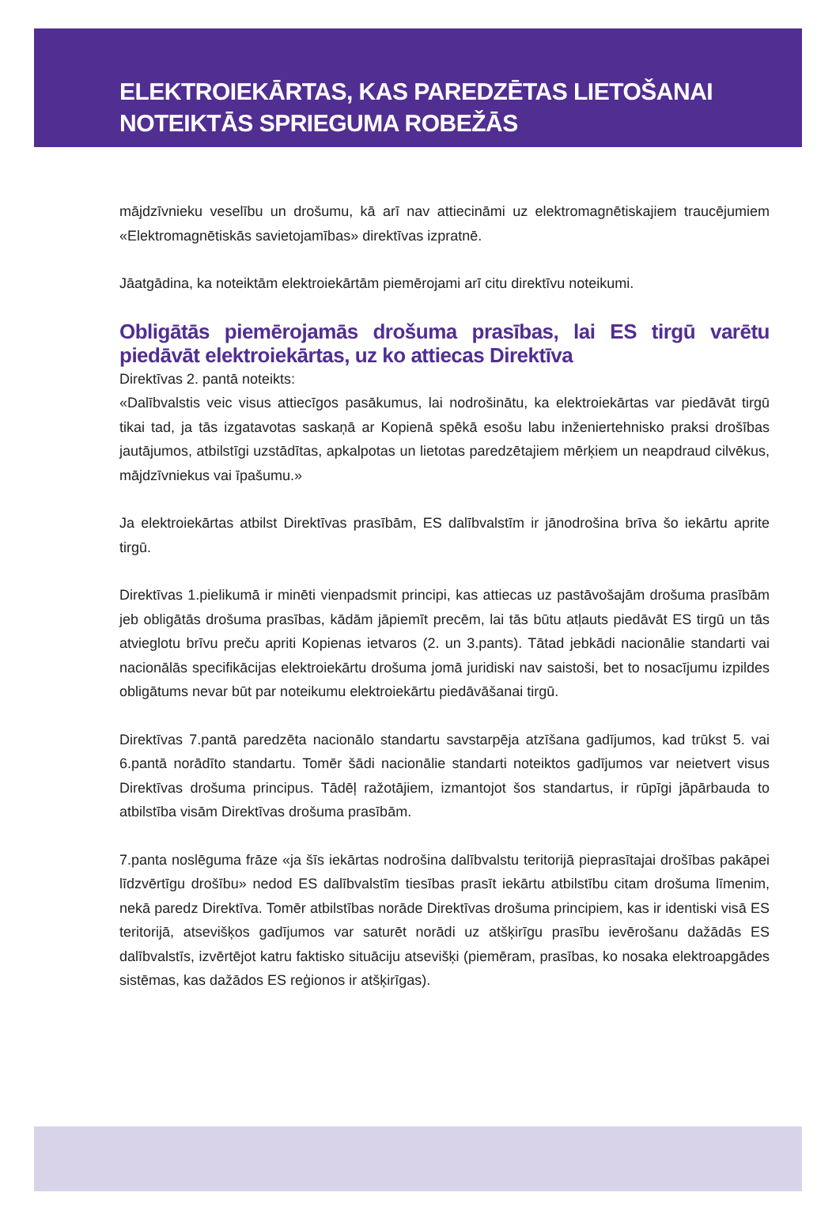ELEKTROIEKĀRTAS, KAS PAREDZĒTAS LIETOŠANAI
NOTEIKTĀS SPRIEGUMA ROBEŽĀS
mājdzīvnieku veselību un drošumu, kā arī nav attiecināmi uz elektromagnētiskajiem traucējumiem «Elektromagnētiskās savietojamības» direktīvas izpratnē.
Jāatgādina, ka noteiktām elektroiekārtām piemērojami arī citu direktīvu noteikumi.
Obligātās piemērojamās drošuma prasības, lai ES tirgū varētu piedāvāt elektroiekārtas, uz ko attiecas Direktīva
Direktīvas 2. pantā noteikts:
«Dalībvalstis veic visus attiecīgos pasākumus, lai nodrošinātu, ka elektroiekārtas var piedāvāt tirgū tikai tad, ja tās izgatavotas saskaņā ar Kopienā spēkā esošu labu inženiertehnisko praksi drošības jautājumos, atbilstīgi uzstādītas, apkalpotas un lietotas paredzētajiem mērķiem un neapdraud cilvēkus, mājdzīvniekus vai īpašumu.»
Ja elektroiekārtas atbilst Direktīvas prasībām, ES dalībvalstīm ir jānodrošina brīva šo iekārtu aprite tirgū.
Direktīvas 1.pielikumā ir minēti vienpadsmit principi, kas attiecas uz pastāvošajām drošuma prasībām jeb obligātās drošuma prasības, kādām jāpiemīt precēm, lai tās būtu atļauts piedāvāt ES tirgū un tās atvieglotu brīvu preču apriti Kopienas ietvaros (2. un 3.pants). Tātad jebkādi nacionālie standarti vai nacionālās specifikācijas elektroiekārtu drošuma jomā juridiski nav saistoši, bet to nosacījumu izpildes obligātums nevar būt par noteikumu elektroiekārtu piedāvāšanai tirgū.
Direktīvas 7.pantā paredzēta nacionālo standartu savstarpēja atzīšana gadījumos, kad trūkst 5. vai 6.pantā norādīto standartu. Tomēr šādi nacionālie standarti noteiktos gadījumos var neietvert visus Direktīvas drošuma principus. Tādēļ ražotājiem, izmantojot šos standartus, ir rūpīgi jāpārbauda to atbilstība visām Direktīvas drošuma prasībām.
7.panta noslēguma frāze «ja šīs iekārtas nodrošina dalībvalstu teritorijā pieprasītajai drošības pakāpei līdzvērtīgu drošību» nedod ES dalībvalstīm tiesības prasīt iekārtu atbilstību citam drošuma līmenim, nekā paredz Direktīva. Tomēr atbilstības norāde Direktīvas drošuma principiem, kas ir identiski visā ES teritorijā, atsevišķos gadījumos var saturēt norādi uz atšķirīgu prasību ievērošanu dažādās ES dalībvalstīs, izvērtējot katru faktisko situāciju atsevišķi (piemēram, prasības, ko nosaka elektroapgādes sistēmas, kas dažādos ES reģionos ir atšķirīgas).